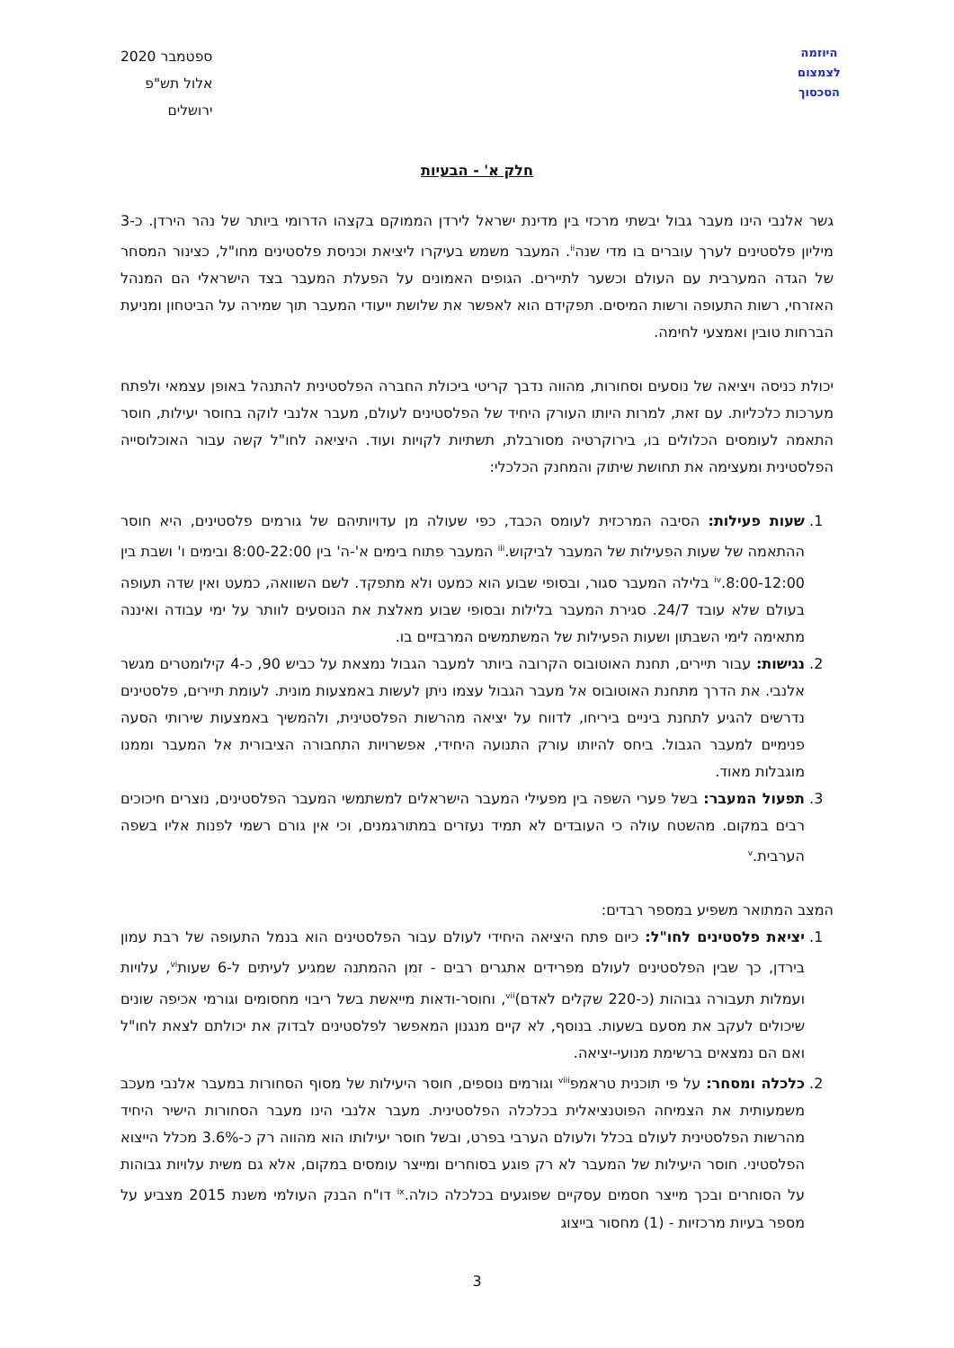היוזמה
לצמצום
הסכסוך
ספטמבר 2020
אלול תש"פ
ירושלים
חלק א' - הבעיות
גשר אלנבי הינו מעבר גבול יבשתי מרכזי בין מדינת ישראל לירדן הממוקם בקצהו הדרומי ביותר של נהר הירדן. כ-3 מיליון פלסטינים לערך עוברים בו מדי שנה<sup>ii</sup>. המעבר משמש בעיקרו ליציאת וכניסת פלסטינים מחו"ל, כצינור המסחר של הגדה המערבית עם העולם וכשער לתיירים. הגופים האמונים על הפעלת המעבר בצד הישראלי הם המנהל האזרחי, רשות התעופה ורשות המיסים. תפקידם הוא לאפשר את שלושת ייעודי המעבר תוך שמירה על הביטחון ומניעת הברחות טובין ואמצעי לחימה.
יכולת כניסה ויציאה של נוסעים וסחורות, מהווה נדבך קריטי ביכולת החברה הפלסטינית להתנהל באופן עצמאי ולפתח מערכות כלכליות. עם זאת, למרות היותו העורק היחיד של הפלסטינים לעולם, מעבר אלנבי לוקה בחוסר יעילות, חוסר התאמה לעומסים הכלולים בו, בירוקרטיה מסורבלת, תשתיות לקויות ועוד. היציאה לחו"ל קשה עבור האוכלוסייה הפלסטינית ומעצימה את תחושת שיתוק והמחנק הכלכלי:
1. שעות פעילות: הסיבה המרכזית לעומס הכבד, כפי שעולה מן עדויותיהם של גורמים פלסטינים, היא חוסר ההתאמה של שעות הפעילות של המעבר לביקוש.<sup>iii</sup> המעבר פתוח בימים א'-ה' בין 8:00-22:00 ובימים ו' ושבת בין 8:00-12:00.<sup>iv</sup> בלילה המעבר סגור, ובסופי שבוע הוא כמעט ולא מתפקד. לשם השוואה, כמעט ואין שדה תעופה בעולם שלא עובד 24/7. סגירת המעבר בלילות ובסופי שבוע מאלצת את הנוסעים לוותר על ימי עבודה ואיננה מתאימה לימי השבתון ושעות הפעילות של המשתמשים המרבזיים בו.
2. נגישות: עבור תיירים, תחנת האוטובוס הקרובה ביותר למעבר הגבול נמצאת על כביש 90, כ-4 קילומטרים מגשר אלנבי. את הדרך מתחנת האוטובוס אל מעבר הגבול עצמו ניתן לעשות באמצעות מונית. לעומת תיירים, פלסטינים נדרשים להגיע לתחנת ביניים ביריחו, לדווח על יציאה מהרשות הפלסטינית, ולהמשיך באמצעות שירותי הסעה פנימיים למעבר הגבול. ביחס להיותו עורק התנועה היחידי, אפשרויות התחבורה הציבורית אל המעבר וממנו מוגבלות מאוד.
3. תפעול המעבר: בשל פערי השפה בין מפעילי המעבר הישראלים למשתמשי המעבר הפלסטינים, נוצרים חיכוכים רבים במקום. מהשטח עולה כי העובדים לא תמיד נעזרים במתורגמנים, וכי אין גורם רשמי לפנות אליו בשפה הערבית.<sup>v</sup>
המצב המתואר משפיע במספר רבדים:
1. יציאת פלסטינים לחו"ל: כיום פתח היציאה היחידי לעולם עבור הפלסטינים הוא בנמל התעופה של רבת עמון בירדן, כך שבין הפלסטינים לעולם מפרידים אתגרים רבים - זמן ההמתנה שמגיע לעיתים ל-6 שעות<sup>vi</sup>, עלויות ועמלות תעבורה גבוהות (כ-220 שקלים לאדם)<sup>vii</sup>, וחוסר-ודאות מייאשת בשל ריבוי מחסומים וגורמי אכיפה שונים שיכולים לעקב את מסעם בשעות. בנוסף, לא קיים מנגנון המאפשר לפלסטינים לבדוק את יכולתם לצאת לחו"ל ואם הם נמצאים ברשימת מנועי-יציאה.
2. כלכלה ומסחר: על פי תוכנית טראמפ<sup>viii</sup> וגורמים נוספים, חוסר היעילות של מסוף הסחורות במעבר אלנבי מעכב משמעותית את הצמיחה הפוטנציאלית בכלכלה הפלסטינית. מעבר אלנבי הינו מעבר הסחורות הישיר היחיד מהרשות הפלסטינית לעולם בכלל ולעולם הערבי בפרט, ובשל חוסר יעילותו הוא מהווה רק כ-3.6% מכלל הייצוא הפלסטיני. חוסר היעילות של המעבר לא רק פוגע בסוחרים ומייצר עומסים במקום, אלא גם משית עלויות גבוהות על הסוחרים ובכך מייצר חסמים עסקיים שפוגעים בכלכלה כולה.<sup>ix</sup> דו"ח הבנק העולמי משנת 2015 מצביע על מספר בעיות מרכזיות - (1) מחסור בייצוג
3